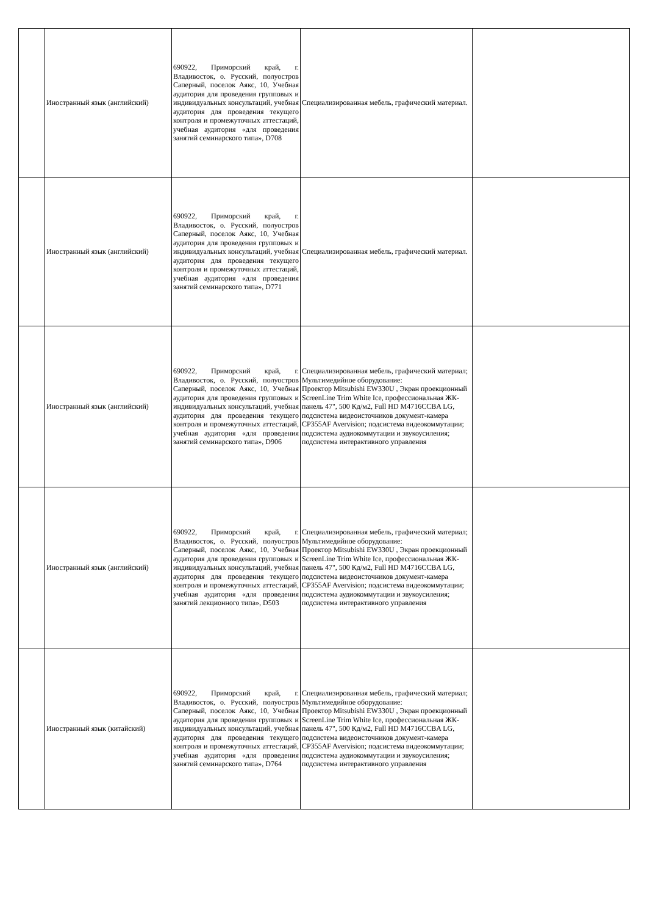| | Иностранный язык (английский) | 690922, Приморский край, г. Владивосток, о. Русский, полуостров Саперный, поселок Аякс, 10, Учебная аудитория для проведения групповых и индивидуальных консультаций, учебная аудитория для проведения текущего контроля и промежуточных аттестаций, учебная аудитория «для проведения занятий семинарского типа», D708 | Специализированная мебель, графический материал. | |
| | Иностранный язык (английский) | 690922, Приморский край, г. Владивосток, о. Русский, полуостров Саперный, поселок Аякс, 10, Учебная аудитория для проведения групповых и индивидуальных консультаций, учебная аудитория для проведения текущего контроля и промежуточных аттестаций, учебная аудитория «для проведения занятий семинарского типа», D771 | Специализированная мебель, графический материал. | |
| | Иностранный язык (английский) | 690922, Приморский край, г. Владивосток, о. Русский, полуостров Саперный, поселок Аякс, 10, Учебная аудитория для проведения групповых и индивидуальных консультаций, учебная аудитория для проведения текущего контроля и промежуточных аттестаций, учебная аудитория «для проведения занятий семинарского типа», D906 | Специализированная мебель, графический материал; Мультимедийное оборудование: Проектор Mitsubishi EW330U , Экран проекционный ScreenLine Trim White Ice, профессиональная ЖК-панель 47", 500 Кд/м2, Full HD M4716CCBA LG, подсистема видеоисточников документ-камера CP355AF Avervision; подсистема видеокоммутации; подсистема аудиокоммутации и звукоусиления; подсистема интерактивного управления | |
| | Иностранный язык (английский) | 690922, Приморский край, г. Владивосток, о. Русский, полуостров Саперный, поселок Аякс, 10, Учебная аудитория для проведения групповых и индивидуальных консультаций, учебная аудитория для проведения текущего контроля и промежуточных аттестаций, учебная аудитория «для проведения занятий лекционного типа», D503 | Специализированная мебель, графический материал; Мультимедийное оборудование: Проектор Mitsubishi EW330U , Экран проекционный ScreenLine Trim White Ice, профессиональная ЖК-панель 47", 500 Кд/м2, Full HD M4716CCBA LG, подсистема видеоисточников документ-камера CP355AF Avervision; подсистема видеокоммутации; подсистема аудиокоммутации и звукоусиления; подсистема интерактивного управления | |
| | Иностранный язык (китайский) | 690922, Приморский край, г. Владивосток, о. Русский, полуостров Саперный, поселок Аякс, 10, Учебная аудитория для проведения групповых и индивидуальных консультаций, учебная аудитория для проведения текущего контроля и промежуточных аттестаций, учебная аудитория «для проведения занятий семинарского типа», D764 | Специализированная мебель, графический материал; Мультимедийное оборудование: Проектор Mitsubishi EW330U , Экран проекционный ScreenLine Trim White Ice, профессиональная ЖК-панель 47", 500 Кд/м2, Full HD M4716CCBA LG, подсистема видеоисточников документ-камера CP355AF Avervision; подсистема видеокоммутации; подсистема аудиокоммутации и звукоусиления; подсистема интерактивного управления | |